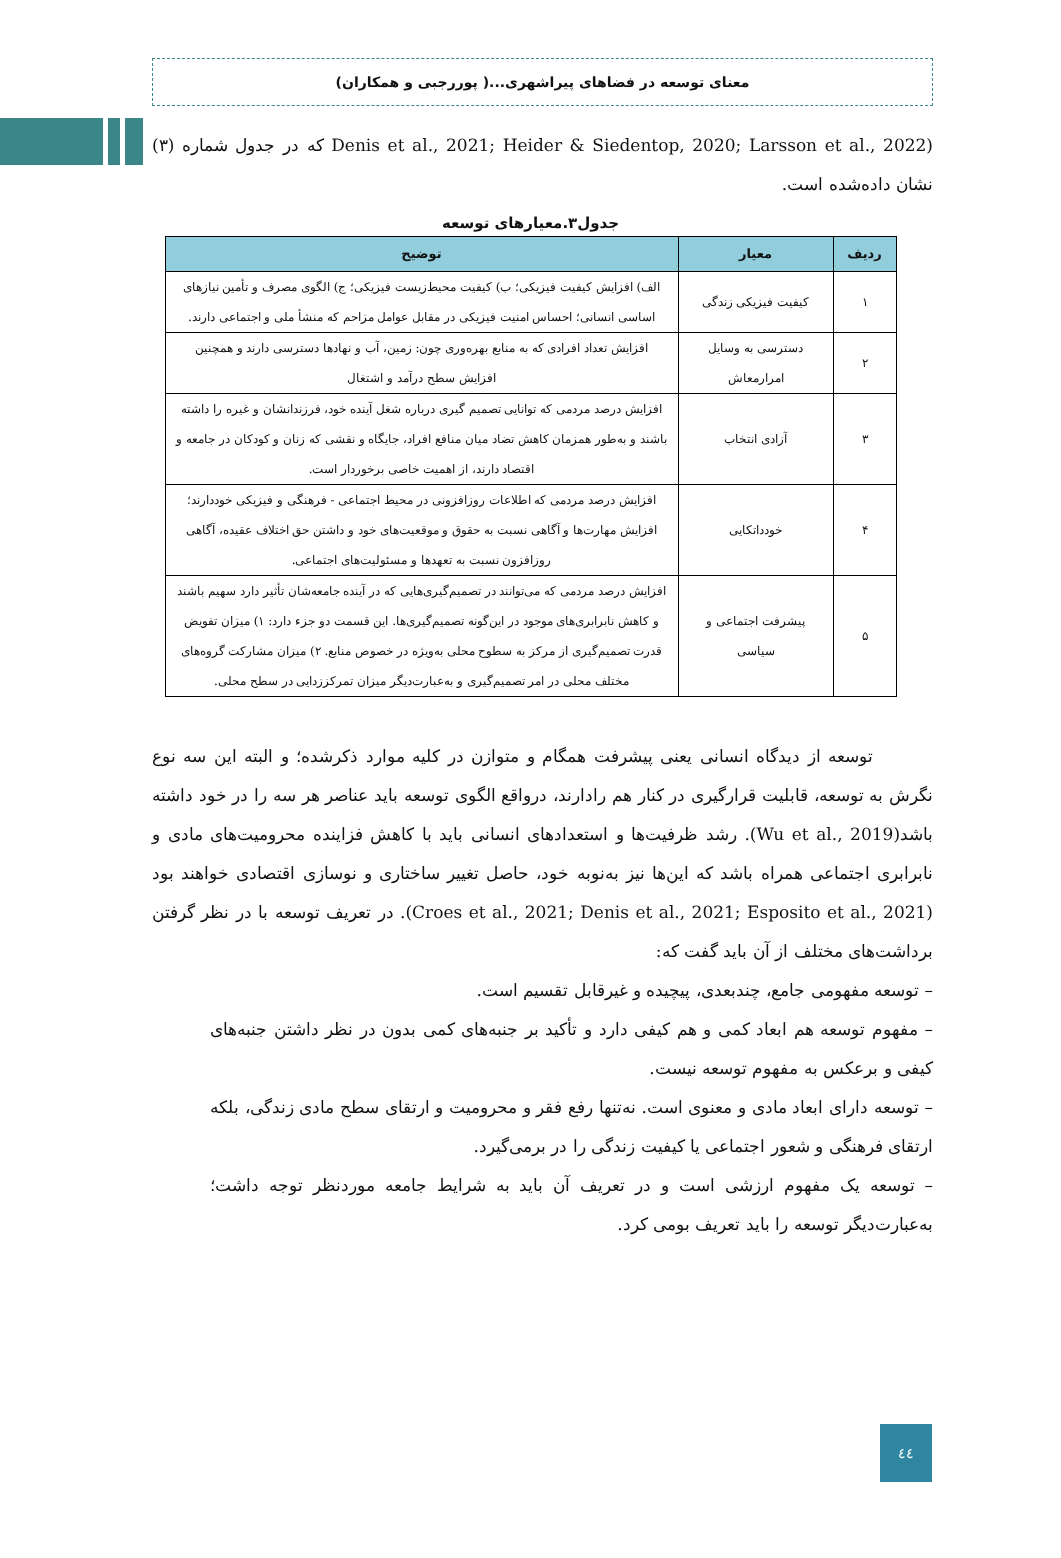معنای توسعه در فضاهای پیراشهری...( پوررجبی و همکاران)
(Denis et al., 2021; Heider & Siedentop, 2020; Larsson et al., 2022 که در جدول شماره (۳) نشان داده‌شده است.
جدول۳.معیارهای توسعه
| ردیف | معیار | توضیح |
| --- | --- | --- |
| ۱ | کیفیت فیزیکی زندگی | الف) افزایش کیفیت فیزیکی؛ ب) کیفیت محیط‌زیست فیزیکی؛ ج) الگوی مصرف و تأمین نیازهای اساسی انسانی؛ احساس امنیت فیزیکی در مقابل عوامل مزاحم که منشأ ملی و اجتماعی دارند. |
| ۲ | دسترسی به وسایل امرارمعاش | افزایش تعداد افرادی که به منابع بهره‌وری چون: زمین، آب و نهادها دسترسی دارند و همچنین افزایش سطح درآمد و اشتغال |
| ۳ | آزادی انتخاب | افزایش درصد مردمی که توانایی تصمیم گیری درباره شغل آینده خود، فرزندانشان و غیره را داشته باشند و به‌طور همزمان کاهش تضاد میان منافع افراد، جایگاه و نقشی که زنان و کودکان در جامعه و اقتصاد دارند، از اهمیت خاصی برخوردار است. |
| ۴ | خودداتکایی | افزایش درصد مردمی که اطلاعات روزافزونی در محیط اجتماعی - فرهنگی و فیزیکی خوددارند؛ افزایش مهارت‌ها و آگاهی نسبت به حقوق و موقعیت‌های خود و داشتن حق اختلاف عقیده، آگاهی روزافزون نسبت به تعهدها و مسئولیت‌های اجتماعی. |
| ۵ | پیشرفت اجتماعی و سیاسی | افزایش درصد مردمی که می‌توانند در تصمیم‌گیری‌هایی که در آینده جامعه‌شان تأثیر دارد سهیم باشند و کاهش نابرابری‌های موجود در این‌گونه تصمیم‌گیری‌ها. این قسمت دو جزء دارد: ۱) میزان تفویض قدرت تصمیم‌گیری از مرکز به سطوح محلی به‌ویژه در خصوص منابع. ۲) میزان مشارکت گروه‌های مختلف محلی در امر تصمیم‌گیری و به‌عبارت‌دیگر میزان تمرکززدایی در سطح محلی. |
توسعه از دیدگاه انسانی یعنی پیشرفت همگام و متوازن در کلیه موارد ذکرشده؛ و البته این سه نوع نگرش به توسعه، قابلیت قرارگیری در کنار هم رادارند، درواقع الگوی توسعه باید عناصر هر سه را در خود داشته باشد(Wu et al., 2019). رشد ظرفیت‌ها و استعدادهای انسانی باید با کاهش فزاینده محرومیت‌های مادی و نابرابری اجتماعی همراه باشد که این‌ها نیز به‌نوبه خود، حاصل تغییر ساختاری و نوسازی اقتصادی خواهند بود (Croes et al., 2021; Denis et al., 2021; Esposito et al., 2021). در تعریف توسعه با در نظر گرفتن برداشت‌های مختلف از آن باید گفت که:
– توسعه مفهومی جامع، چندبعدی، پیچیده و غیرقابل تقسیم است.
– مفهوم توسعه هم ابعاد کمی و هم کیفی دارد و تأکید بر جنبه‌های کمی بدون در نظر داشتن جنبه‌های کیفی و برعکس به مفهوم توسعه نیست.
– توسعه دارای ابعاد مادی و معنوی است. نه‌تنها رفع فقر و محرومیت و ارتقای سطح مادی زندگی، بلکه ارتقای فرهنگی و شعور اجتماعی یا کیفیت زندگی را در برمی‌گیرد.
– توسعه یک مفهوم ارزشی است و در تعریف آن باید به شرایط جامعه موردنظر توجه داشت؛ به‌عبارت‌دیگر توسعه را باید تعریف بومی کرد.
٤٤